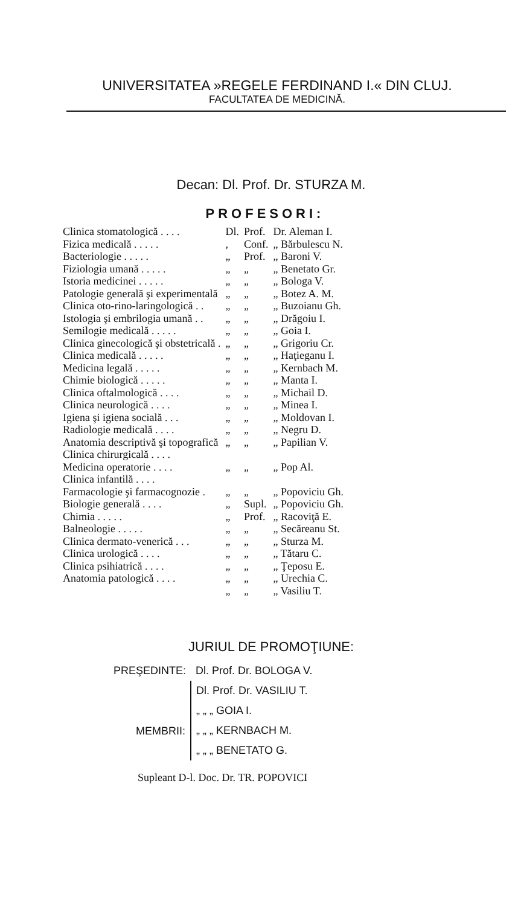UNIVERSITATEA »REGELE FERDINAND I.« DIN CLUJ.
FACULTATEA DE MEDICINĂ.
Decan: Dl. Prof. Dr. STURZA M.
PROFESORI:
| Clinica stomatologică . . . . | Dl. | Prof. | Dr. Aleman I. |
| Fizica medicală . . . . . | , | Conf. | „ Bărbulescu N. |
| Bacteriologie . . . . . | „ | Prof. | „ Baroni V. |
| Fiziologia umană . . . . . | „ | „ | „ Benetato Gr. |
| Istoria medicinei . . . . . | „ | „ | „ Bologa V. |
| Patologie generală şi experimentală | „ | „ | „ Botez A. M. |
| Clinica oto-rino-laringologică . . | „ | „ | „ Buzoianu Gh. |
| Istologia şi embrilogia umană . . | „ | „ | „ Drăgoiu I. |
| Semilogie medicală . . . . . | „ | „ | „ Goia I. |
| Clinica ginecologică şi obstetricală . | „ | „ | „ Grigoriu Cr. |
| Clinica medicală . . . . . | „ | „ | „ Haţieganu I. |
| Medicina legală . . . . . | „ | „ | „ Kernbach M. |
| Chimie biologică . . . . . | „ | „ | „ Manta I. |
| Clinica oftalmologică . . . . | „ | „ | „ Michail D. |
| Clinica neurologică . . . . | „ | „ | „ Minea I. |
| Igiena şi igiena socială . . . | „ | „ | „ Moldovan I. |
| Radiologie medicală . . . . | „ | „ | „ Negru D. |
| Anatomia descriptivă şi topografică | „ | „ | „ Papilian V. |
| Clinica chirurgicală . . . . | | | |
| Medicina operatorie . . . . | „ | „ | „ Pop Al. |
| Clinica infantilă . . . . | | | |
| Farmacologie şi farmacognozie . | „ | „ | „ Popoviciu Gh. |
| Biologie generală . . . . | „ | Supl. | „ Popoviciu Gh. |
| Chimia . . . . . | „ | Prof. | „ Racoviţă E. |
| Balneologie . . . . . | „ | „ | „ Secăreanu St. |
| Clinica dermato-venerică . . . | „ | „ | „ Sturza M. |
| Clinica urologică . . . . | „ | „ | „ Tătaru C. |
| Clinica psihiatrică . . . . | „ | „ | „ Ţeposu E. |
| Anatomia patologică . . . . | „ | „ | „ Urechia C. |
| | „ | „ | „ Vasiliu T. |
JURIUL DE PROMOŢIUNE:
| PREŞEDINTE: | Dl. Prof. Dr. BOLOGA V. |
| MEMBRII: | Dl. Prof. Dr. VASILIU T. |
| | „ „ „ GOIA I. |
| | „ „ „ KERNBACH M. |
| | „ „ „ BENETATO G. |
Supleant D-l. Doc. Dr. TR. POPOVICI